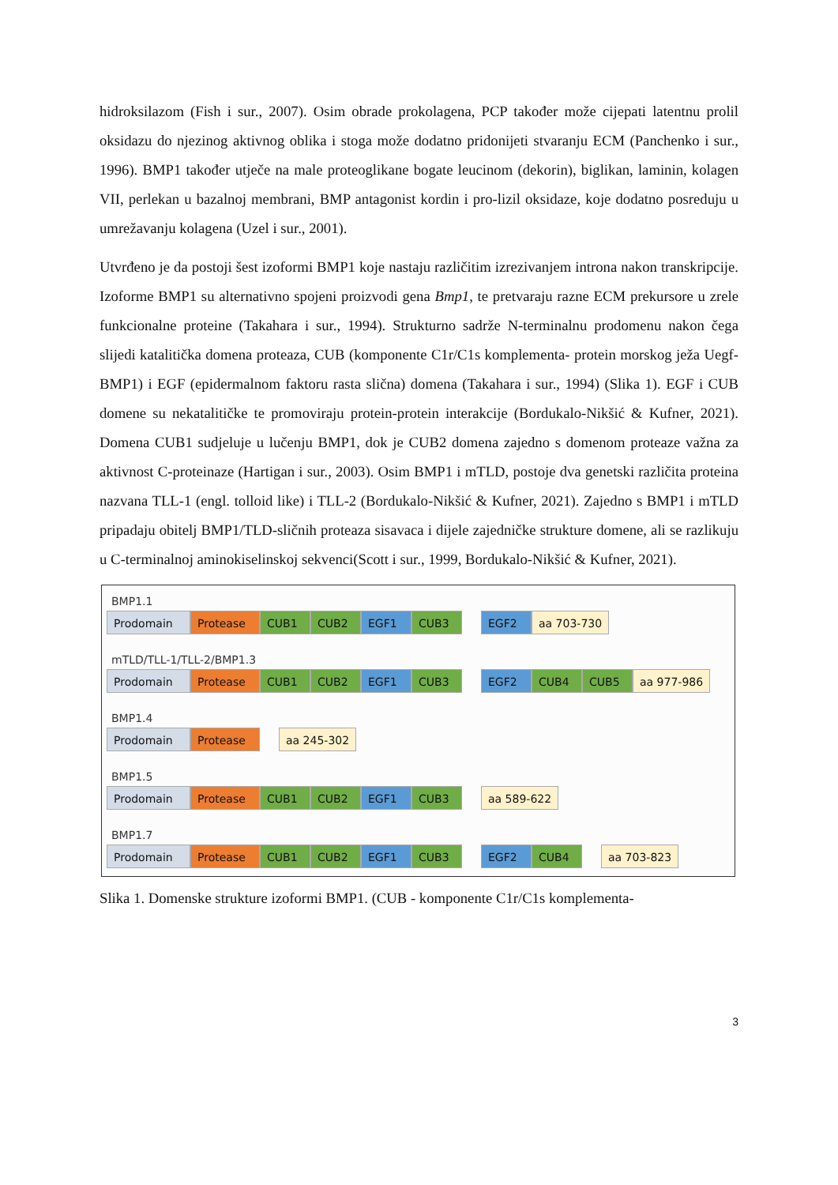hidroksilazom (Fish i sur., 2007). Osim obrade prokolagena, PCP također može cijepati latentnu prolil oksidazu do njezinog aktivnog oblika i stoga može dodatno pridonijeti stvaranju ECM (Panchenko i sur., 1996). BMP1 također utječe na male proteoglikane bogate leucinom (dekorin), biglikan, laminin, kolagen VII, perlekan u bazalnoj membrani, BMP antagonist kordin i pro-lizil oksidaze, koje dodatno posreduju u umrežavanju kolagena (Uzel i sur., 2001).
Utvrđeno je da postoji šest izoformi BMP1 koje nastaju različitim izrezivanjem introna nakon transkripcije. Izoforme BMP1 su alternativno spojeni proizvodi gena Bmp1, te pretvaraju razne ECM prekursore u zrele funkcionalne proteine (Takahara i sur., 1994). Strukturno sadrže N-terminalnu prodomenu nakon čega slijedi katalitička domena proteaza, CUB (komponente C1r/C1s komplementa- protein morskog ježa Uegf-BMP1) i EGF (epidermalnom faktoru rasta slična) domena (Takahara i sur., 1994) (Slika 1). EGF i CUB domene su nekatalitičke te promoviraju protein-protein interakcije (Bordukalo-Nikšić & Kufner, 2021). Domena CUB1 sudjeluje u lučenju BMP1, dok je CUB2 domena zajedno s domenom proteaze važna za aktivnost C-proteinaze (Hartigan i sur., 2003). Osim BMP1 i mTLD, postoje dva genetski različita proteina nazvana TLL-1 (engl. tolloid like) i TLL-2 (Bordukalo-Nikšić & Kufner, 2021). Zajedno s BMP1 i mTLD pripadaju obitelj BMP1/TLD-sličnih proteaza sisavaca i dijele zajedničke strukture domene, ali se razlikuju u C-terminalnoj aminokiselinskoj sekvenci(Scott i sur., 1999, Bordukalo-Nikšić & Kufner, 2021).
BMP1.1
Prodomain Protease CUB1 CUB2 EGF1 CUB3 EGF2 aa 703-730
mTLD/TLL-1/TLL-2/BMP1.3
Prodomain Protease CUB1 CUB2 EGF1 CUB3 EGF2 CUB4 CUB5 aa 977-986
BMP1.4
Prodomain Protease aa 245-302
BMP1.5
Prodomain Protease CUB1 CUB2 EGF1 CUB3 aa 589-622
BMP1.7
Prodomain Protease CUB1 CUB2 EGF1 CUB3 EGF2 CUB4 aa 703-823
Slika 1. Domenske strukture izoformi BMP1. (CUB - komponente C1r/C1s komplementa-
3